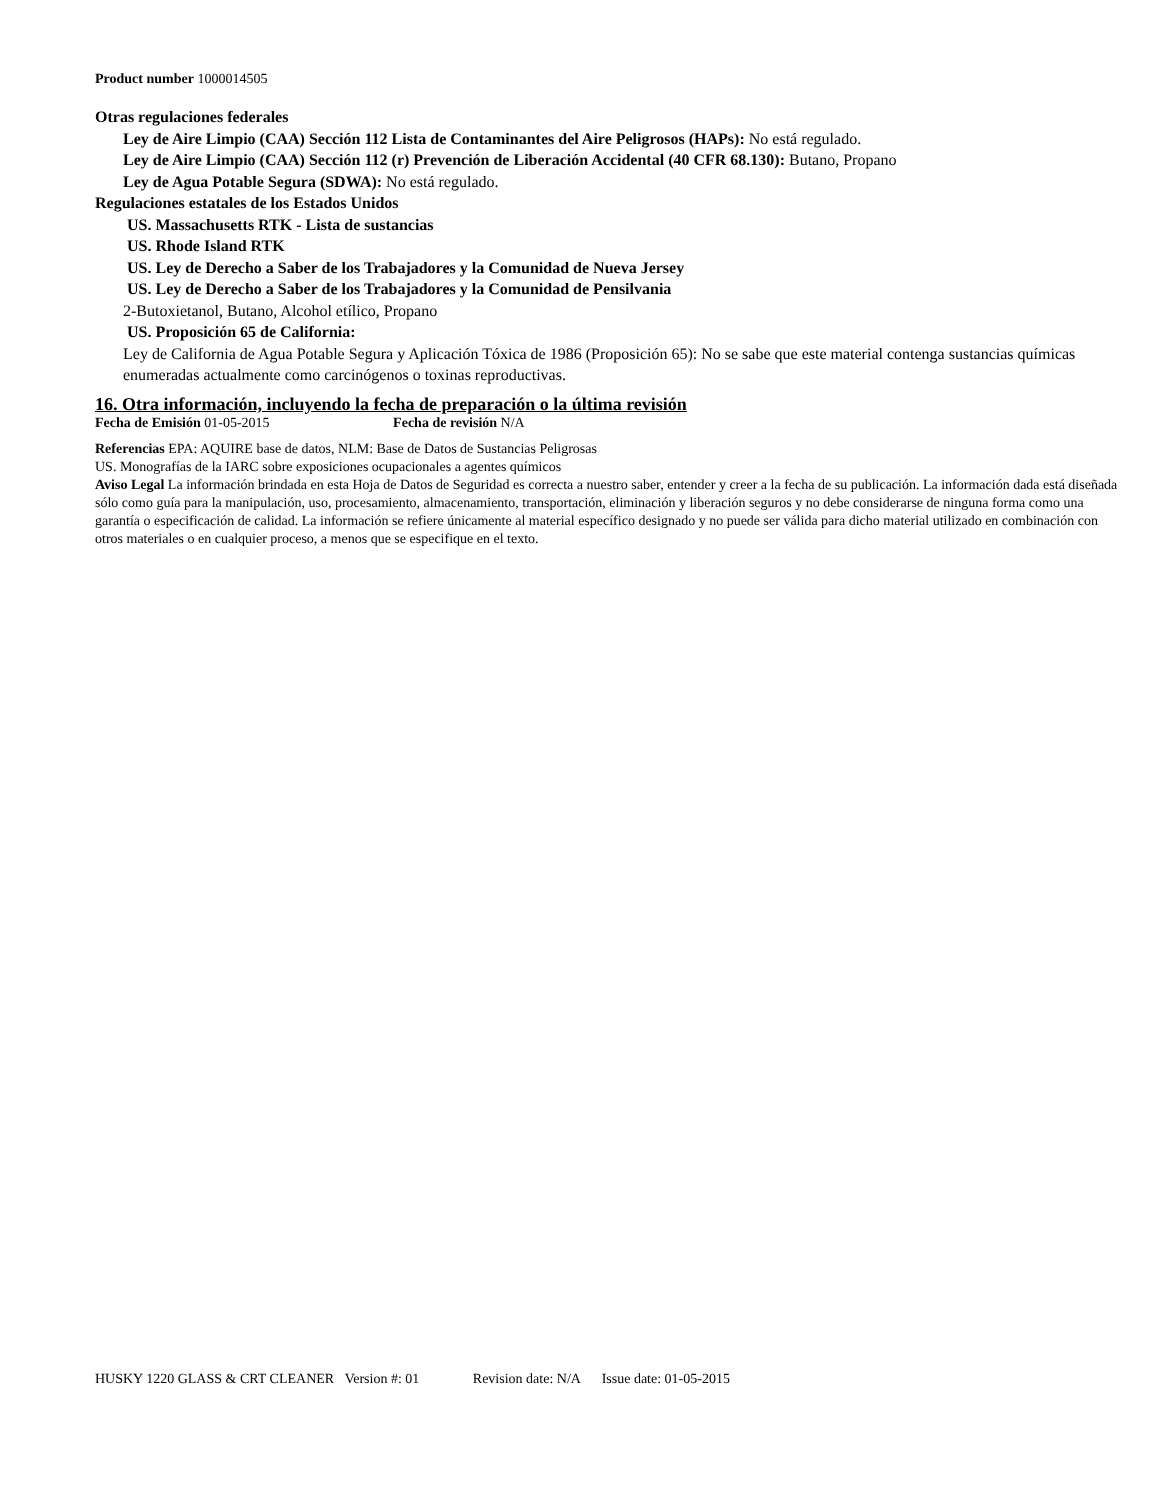Product number 1000014505
Otras regulaciones federales
Ley de Aire Limpio (CAA) Sección 112 Lista de Contaminantes del Aire Peligrosos (HAPs): No está regulado.
Ley de Aire Limpio (CAA) Sección 112 (r) Prevención de Liberación Accidental (40 CFR 68.130): Butano, Propano
Ley de Agua Potable Segura (SDWA): No está regulado.
Regulaciones estatales de los Estados Unidos
US. Massachusetts RTK - Lista de sustancias
US. Rhode Island RTK
US. Ley de Derecho a Saber de los Trabajadores y la Comunidad de Nueva Jersey
US. Ley de Derecho a Saber de los Trabajadores y la Comunidad de Pensilvania
2-Butoxietanol, Butano, Alcohol etílico, Propano
US. Proposición 65 de California:
Ley de California de Agua Potable Segura y Aplicación Tóxica de 1986 (Proposición 65): No se sabe que este material contenga sustancias químicas enumeradas actualmente como carcinógenos o toxinas reproductivas.
16. Otra información, incluyendo la fecha de preparación o la última revisión
Fecha de Emisión 01-05-2015 Fecha de revisión N/A
Referencias EPA: AQUIRE base de datos, NLM: Base de Datos de Sustancias Peligrosas
US. Monografías de la IARC sobre exposiciones ocupacionales a agentes químicos
Aviso Legal La información brindada en esta Hoja de Datos de Seguridad es correcta a nuestro saber, entender y creer a la fecha de su publicación. La información dada está diseñada sólo como guía para la manipulación, uso, procesamiento, almacenamiento, transportación, eliminación y liberación seguros y no debe considerarse de ninguna forma como una garantía o especificación de calidad. La información se refiere únicamente al material específico designado y no puede ser válida para dicho material utilizado en combinación con otros materiales o en cualquier proceso, a menos que se especifique en el texto.
HUSKY 1220 GLASS & CRT CLEANER Version #: 01 Revision date: N/A Issue date: 01-05-2015